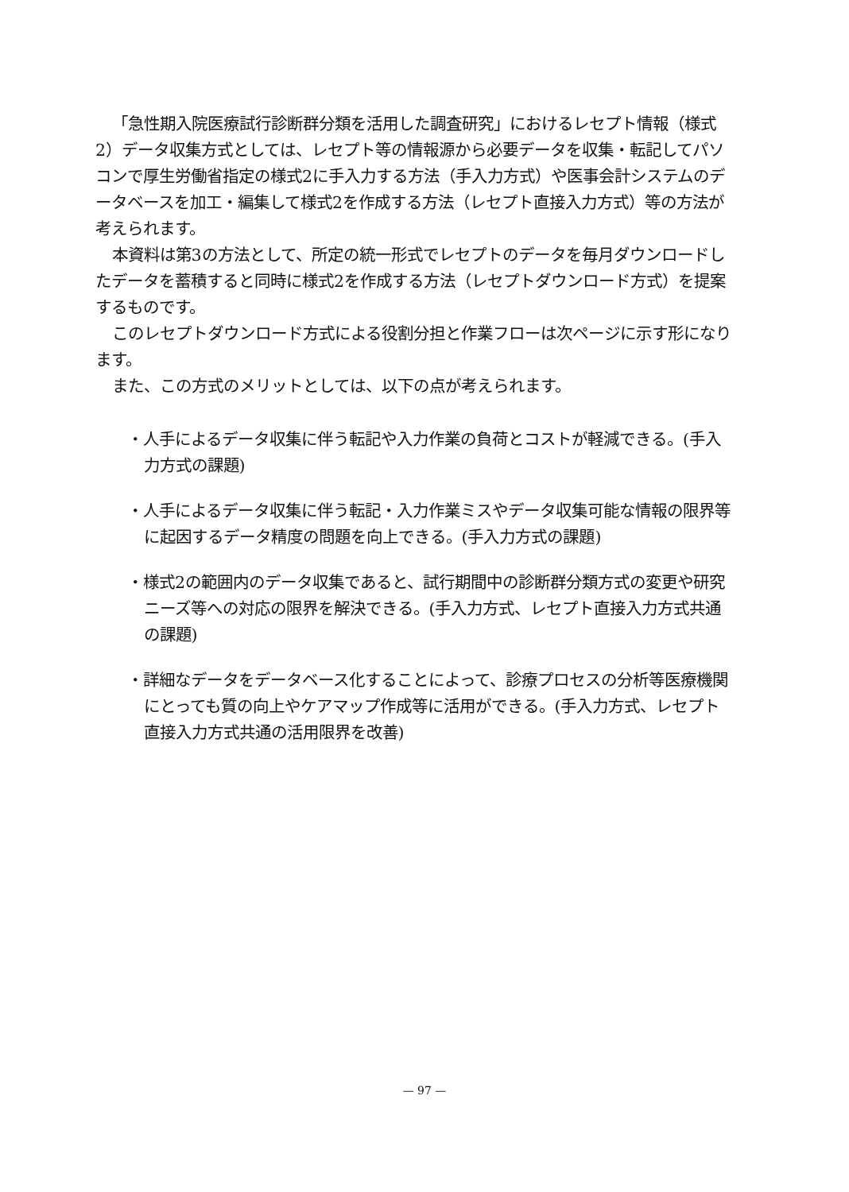「急性期入院医療試行診断群分類を活用した調査研究」におけるレセプト情報（様式2）データ収集方式としては、レセプト等の情報源から必要データを収集・転記してパソコンで厚生労働省指定の様式2に手入力する方法（手入力方式）や医事会計システムのデータベースを加工・編集して様式2を作成する方法（レセプト直接入力方式）等の方法が考えられます。
本資料は第3の方法として、所定の統一形式でレセプトのデータを毎月ダウンロードしたデータを蓄積すると同時に様式2を作成する方法（レセプトダウンロード方式）を提案するものです。
このレセプトダウンロード方式による役割分担と作業フローは次ページに示す形になります。
また、この方式のメリットとしては、以下の点が考えられます。
・人手によるデータ収集に伴う転記や入力作業の負荷とコストが軽減できる。(手入力方式の課題)
・人手によるデータ収集に伴う転記・入力作業ミスやデータ収集可能な情報の限界等に起因するデータ精度の問題を向上できる。(手入力方式の課題)
・様式2の範囲内のデータ収集であると、試行期間中の診断群分類方式の変更や研究ニーズ等への対応の限界を解決できる。(手入力方式、レセプト直接入力方式共通の課題)
・詳細なデータをデータベース化することによって、診療プロセスの分析等医療機関にとっても質の向上やケアマップ作成等に活用ができる。(手入力方式、レセプト直接入力方式共通の活用限界を改善)
— 97 —